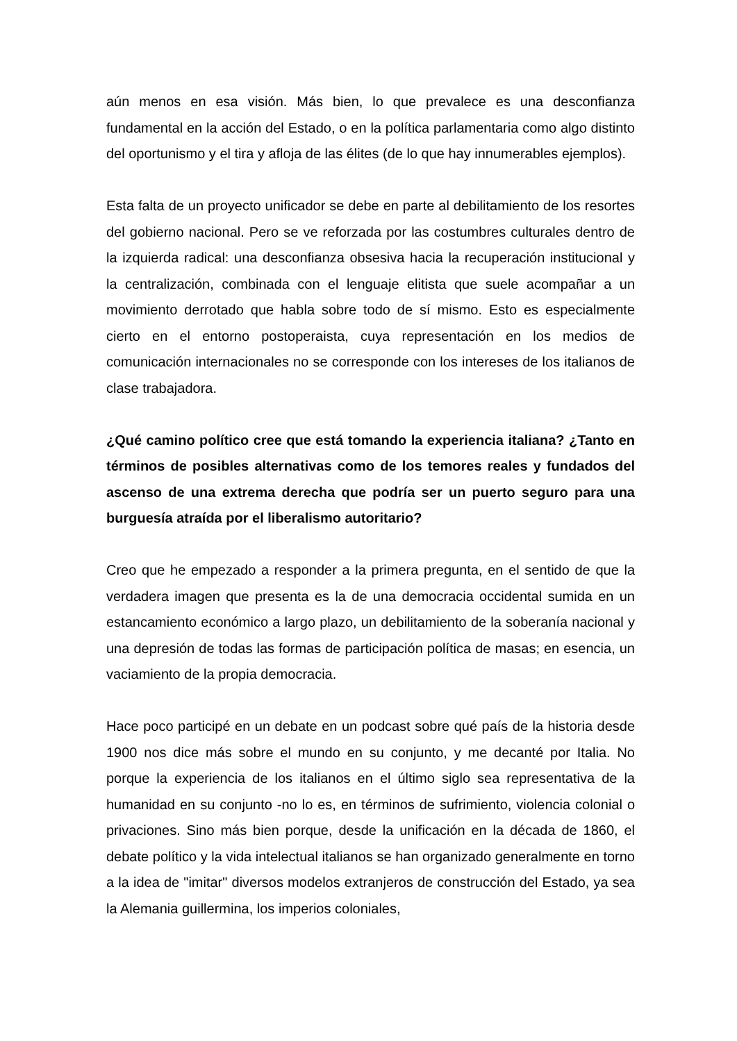aún menos en esa visión. Más bien, lo que prevalece es una desconfianza fundamental en la acción del Estado, o en la política parlamentaria como algo distinto del oportunismo y el tira y afloja de las élites (de lo que hay innumerables ejemplos).
Esta falta de un proyecto unificador se debe en parte al debilitamiento de los resortes del gobierno nacional. Pero se ve reforzada por las costumbres culturales dentro de la izquierda radical: una desconfianza obsesiva hacia la recuperación institucional y la centralización, combinada con el lenguaje elitista que suele acompañar a un movimiento derrotado que habla sobre todo de sí mismo. Esto es especialmente cierto en el entorno postoperaista, cuya representación en los medios de comunicación internacionales no se corresponde con los intereses de los italianos de clase trabajadora.
¿Qué camino político cree que está tomando la experiencia italiana? ¿Tanto en términos de posibles alternativas como de los temores reales y fundados del ascenso de una extrema derecha que podría ser un puerto seguro para una burguesía atraída por el liberalismo autoritario?
Creo que he empezado a responder a la primera pregunta, en el sentido de que la verdadera imagen que presenta es la de una democracia occidental sumida en un estancamiento económico a largo plazo, un debilitamiento de la soberanía nacional y una depresión de todas las formas de participación política de masas; en esencia, un vaciamiento de la propia democracia.
Hace poco participé en un debate en un podcast sobre qué país de la historia desde 1900 nos dice más sobre el mundo en su conjunto, y me decanté por Italia. No porque la experiencia de los italianos en el último siglo sea representativa de la humanidad en su conjunto -no lo es, en términos de sufrimiento, violencia colonial o privaciones. Sino más bien porque, desde la unificación en la década de 1860, el debate político y la vida intelectual italianos se han organizado generalmente en torno a la idea de "imitar" diversos modelos extranjeros de construcción del Estado, ya sea la Alemania guillermina, los imperios coloniales,